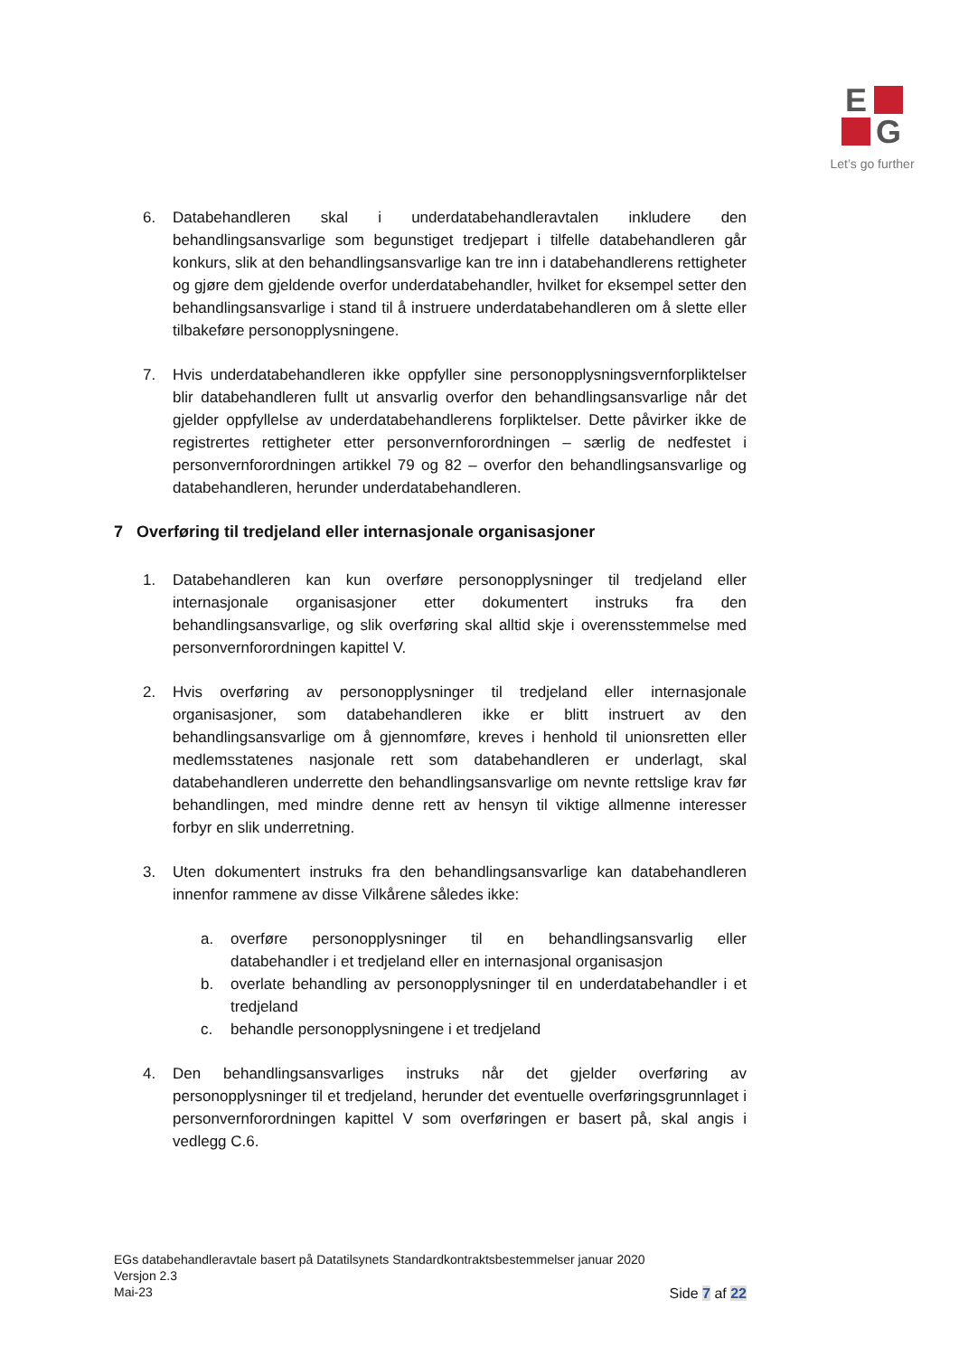E
G
Let’s go further
6. Databehandleren skal i underdatabehandleravtalen inkludere den behandlingsansvarlige som begunstiget tredjepart i tilfelle databehandleren går konkurs, slik at den behandlingsansvarlige kan tre inn i databehandlerens rettigheter og gjøre dem gjeldende overfor underdatabehandler, hvilket for eksempel setter den behandlingsansvarlige i stand til å instruere underdatabehandleren om å slette eller tilbakeføre personopplysningene.
7. Hvis underdatabehandleren ikke oppfyller sine personopplysningsvernforpliktelser blir databehandleren fullt ut ansvarlig overfor den behandlingsansvarlige når det gjelder oppfyllelse av underdatabehandlerens forpliktelser. Dette påvirker ikke de registrertes rettigheter etter personvernforordningen – særlig de nedfestet i personvernforordningen artikkel 79 og 82 – overfor den behandlingsansvarlige og databehandleren, herunder underdatabehandleren.
7 Overføring til tredjeland eller internasjonale organisasjoner
1. Databehandleren kan kun overføre personopplysninger til tredjeland eller internasjonale organisasjoner etter dokumentert instruks fra den behandlingsansvarlige, og slik overføring skal alltid skje i overensstemmelse med personvernforordningen kapittel V.
2. Hvis overføring av personopplysninger til tredjeland eller internasjonale organisasjoner, som databehandleren ikke er blitt instruert av den behandlingsansvarlige om å gjennomføre, kreves i henhold til unionsretten eller medlemsstatenes nasjonale rett som databehandleren er underlagt, skal databehandleren underrette den behandlingsansvarlige om nevnte rettslige krav før behandlingen, med mindre denne rett av hensyn til viktige allmenne interesser forbyr en slik underretning.
3. Uten dokumentert instruks fra den behandlingsansvarlige kan databehandleren innenfor rammene av disse Vilkårene således ikke:
a. overføre personopplysninger til en behandlingsansvarlig eller databehandler i et tredjeland eller en internasjonal organisasjon
b. overlate behandling av personopplysninger til en underdatabehandler i et tredjeland
c. behandle personopplysningene i et tredjeland
4. Den behandlingsansvarliges instruks når det gjelder overføring av personopplysninger til et tredjeland, herunder det eventuelle overføringsgrunnlaget i personvernforordningen kapittel V som overføringen er basert på, skal angis i vedlegg C.6.
EGs databehandleravtale basert på Datatilsynets Standardkontraktsbestemmelser januar 2020
Versjon 2.3
Mai-23
Side 7 af 22